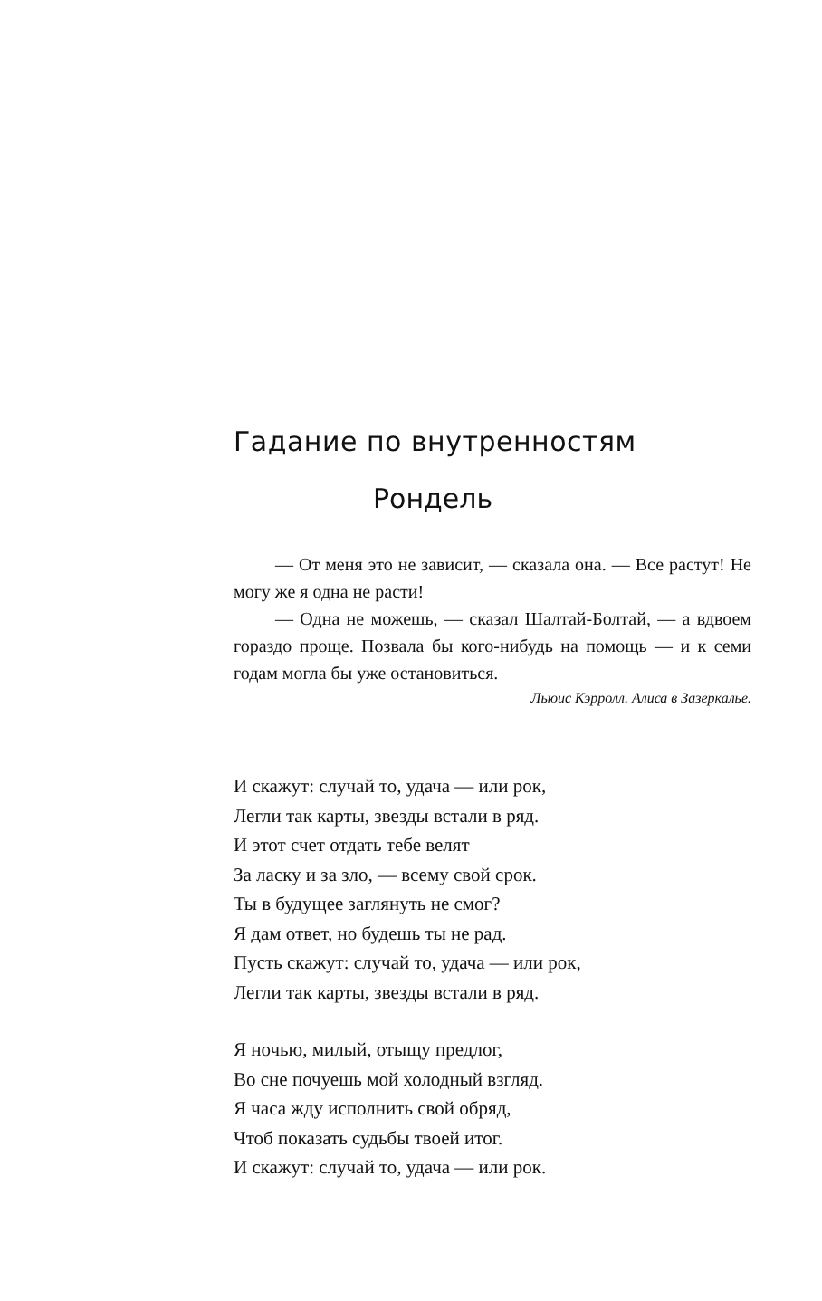Гадание по внутренностям
Рондель
— От меня это не зависит, — сказала она. — Все растут! Не могу же я одна не расти!
— Одна не можешь, — сказал Шалтай-Болтай, — а вдвоем гораздо проще. Позвала бы кого-нибудь на помощь — и к семи годам могла бы уже остановиться.
Льюис Кэрролл. Алиса в Зазеркалье.
И скажут: случай то, удача — или рок,
Легли так карты, звезды встали в ряд.
И этот счет отдать тебе велят
За ласку и за зло, — всему свой срок.
Ты в будущее заглянуть не смог?
Я дам ответ, но будешь ты не рад.
Пусть скажут: случай то, удача — или рок,
Легли так карты, звезды встали в ряд.
Я ночью, милый, отыщу предлог,
Во сне почуешь мой холодный взгляд.
Я часа жду исполнить свой обряд,
Чтоб показать судьбы твоей итог.
И скажут: случай то, удача — или рок.